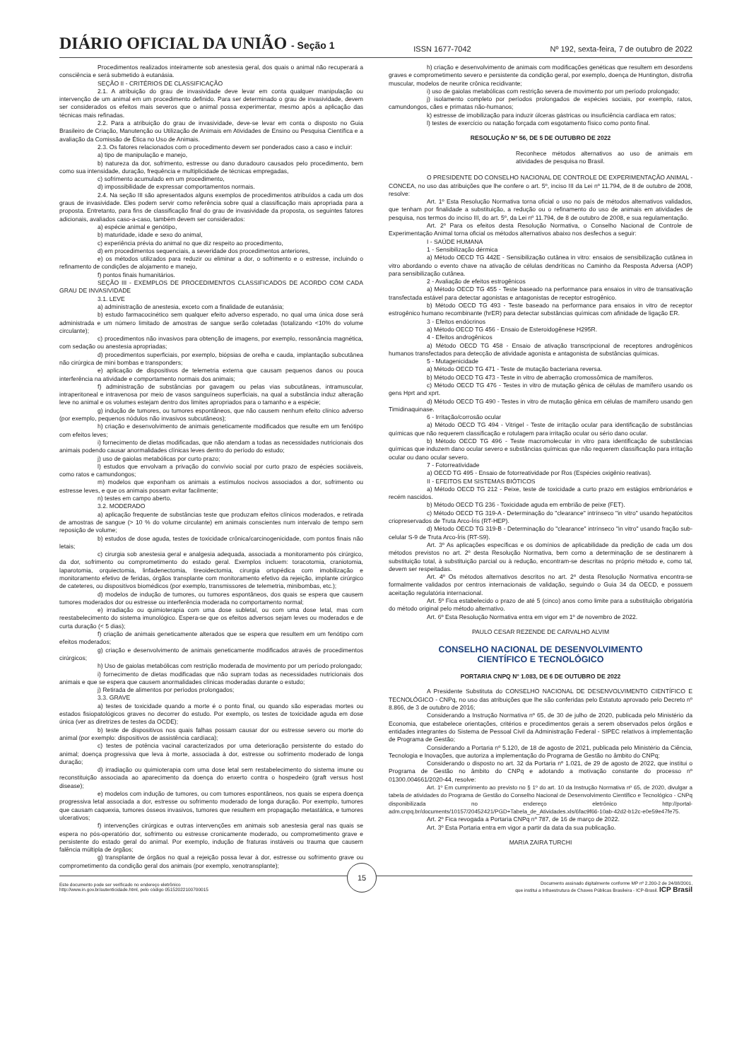DIÁRIO OFICIAL DA UNIÃO - Seção 1
ISSN 1677-7042 Nº 192, sexta-feira, 7 de outubro de 2022
Procedimentos realizados inteiramente sob anestesia geral, dos quais o animal não recuperará a consciência e será submetido à eutanásia.
SEÇÃO II - CRITÉRIOS DE CLASSIFICAÇÃO
2.1. A atribuição do grau de invasividade deve levar em conta qualquer manipulação ou intervenção de um animal em um procedimento definido. Para ser determinado o grau de invasividade, devem ser considerados os efeitos mais severos que o animal possa experimentar, mesmo após a aplicação das técnicas mais refinadas.
2.2. Para a atribuição do grau de invasividade, deve-se levar em conta o disposto no Guia Brasileiro de Criação, Manutenção ou Utilização de Animais em Atividades de Ensino ou Pesquisa Científica e a avaliação da Comissão de Ética no Uso de Animais.
2.3. Os fatores relacionados com o procedimento devem ser ponderados caso a caso e incluir:
a) tipo de manipulação e manejo,
b) natureza da dor, sofrimento, estresse ou dano duradouro causados pelo procedimento, bem como sua intensidade, duração, frequência e multiplicidade de técnicas empregadas,
c) sofrimento acumulado em um procedimento,
d) impossibilidade de expressar comportamentos normais.
2.4. Na seção III são apresentados alguns exemplos de procedimentos atribuídos a cada um dos graus de invasividade. Eles podem servir como referência sobre qual a classificação mais apropriada para a proposta. Entretanto, para fins de classificação final do grau de invasividade da proposta, os seguintes fatores adicionais, avaliados caso-a-caso, também devem ser considerados:
a) espécie animal e genótipo,
b) maturidade, idade e sexo do animal,
c) experiência prévia do animal no que diz respeito ao procedimento,
d) em procedimentos sequenciais, a severidade dos procedimentos anteriores,
e) os métodos utilizados para reduzir ou eliminar a dor, o sofrimento e o estresse, incluindo o refinamento de condições de alojamento e manejo,
f) pontos finais humanitários.
SEÇÃO III - EXEMPLOS DE PROCEDIMENTOS CLASSIFICADOS DE ACORDO COM CADA GRAU DE INVASIVIDADE
3.1. LEVE
a) administração de anestesia, exceto com a finalidade de eutanásia;
b) estudo farmacocinético sem qualquer efeito adverso esperado, no qual uma única dose será administrada e um número limitado de amostras de sangue serão coletadas (totalizando <10% do volume circulante);
c) procedimentos não invasivos para obtenção de imagens, por exemplo, ressonância magnética, com sedação ou anestesia apropriadas;
d) procedimentos superficiais, por exemplo, biópsias de orelha e cauda, implantação subcutânea não cirúrgica de mini bombas e transponders;
e) aplicação de dispositivos de telemetria externa que causam pequenos danos ou pouca interferência na atividade e comportamento normais dos animais;
f) administração de substâncias por gavagem ou pelas vias subcutâneas, intramuscular, intraperitoneal e intravenosa por meio de vasos sanguíneos superficiais, na qual a substância induz alteração leve no animal e os volumes estejam dentro dos limites apropriados para o tamanho e a espécie;
g) indução de tumores, ou tumores espontâneos, que não causem nenhum efeito clínico adverso (por exemplo, pequenos nódulos não invasivos subcutâneos);
h) criação e desenvolvimento de animais geneticamente modificados que resulte em um fenótipo com efeitos leves;
i) fornecimento de dietas modificadas, que não atendam a todas as necessidades nutricionais dos animais podendo causar anormalidades clínicas leves dentro do período do estudo;
j) uso de gaiolas metabólicas por curto prazo;
l) estudos que envolvam a privação do convívio social por curto prazo de espécies sociáveis, como ratos e camundongos;
m) modelos que exponham os animais a estímulos nocivos associados a dor, sofrimento ou estresse leves, e que os animais possam evitar facilmente;
n) testes em campo aberto.
3.2. MODERADO
a) aplicação frequente de substâncias teste que produzam efeitos clínicos moderados, e retirada de amostras de sangue (> 10 % do volume circulante) em animais conscientes num intervalo de tempo sem reposição de volume;
b) estudos de dose aguda, testes de toxicidade crônica/carcinogenicidade, com pontos finais não letais;
c) cirurgia sob anestesia geral e analgesia adequada, associada a monitoramento pós cirúrgico, da dor, sofrimento ou comprometimento do estado geral. Exemplos incluem: toracotomia, craniotomia, laparotomia, orquiectomia, linfadenectomia, tireoidectomia, cirurgia ortopédica com imobilização e monitoramento efetivo de feridas, órgãos transplante com monitoramento efetivo da rejeição, implante cirúrgico de cateteres, ou dispositivos biomédicos (por exemplo, transmissores de telemetria, minibombas, etc.);
d) modelos de indução de tumores, ou tumores espontâneos, dos quais se espera que causem tumores moderados dor ou estresse ou interferência moderada no comportamento normal;
e) irradiação ou quimioterapia com uma dose subletal, ou com uma dose letal, mas com reestabelecimento do sistema imunológico. Espera-se que os efeitos adversos sejam leves ou moderados e de curta duração (< 5 dias);
f) criação de animais geneticamente alterados que se espera que resultem em um fenótipo com efeitos moderados;
g) criação e desenvolvimento de animais geneticamente modificados através de procedimentos cirúrgicos;
h) Uso de gaiolas metabólicas com restrição moderada de movimento por um período prolongado;
i) fornecimento de dietas modificadas que não supram todas as necessidades nutricionais dos animais e que se espera que causem anormalidades clínicas moderadas durante o estudo;
j) Retirada de alimentos por períodos prolongados;
3.3. GRAVE
a) testes de toxicidade quando a morte é o ponto final, ou quando são esperadas mortes ou estados fisiopatológicos graves no decorrer do estudo. Por exemplo, os testes de toxicidade aguda em dose única (ver as diretrizes de testes da OCDE);
b) teste de dispositivos nos quais falhas possam causar dor ou estresse severo ou morte do animal (por exemplo: dispositivos de assistência cardíaca);
c) testes de potência vacinal caracterizados por uma deterioração persistente do estado do animal; doença progressiva que leva à morte, associada à dor, estresse ou sofrimento moderado de longa duração;
d) irradiação ou quimioterapia com uma dose letal sem restabelecimento do sistema imune ou reconstituição associada ao aparecimento da doença do enxerto contra o hospedeiro (graft versus host disease);
e) modelos com indução de tumores, ou com tumores espontâneos, nos quais se espera doença progressiva letal associada a dor, estresse ou sofrimento moderado de longa duração. Por exemplo, tumores que causam caquexia, tumores ósseos invasivos, tumores que resultem em propagação metastática, e tumores ulcerativos;
f) intervenções cirúrgicas e outras intervenções em animais sob anestesia geral nas quais se espera no pós-operatório dor, sofrimento ou estresse cronicamente moderado, ou comprometimento grave e persistente do estado geral do animal. Por exemplo, indução de fraturas instáveis ou trauma que causem falência múltipla de órgãos;
g) transplante de órgãos no qual a rejeição possa levar à dor, estresse ou sofrimento grave ou comprometimento da condição geral dos animais (por exemplo, xenotransplante);
h) criação e desenvolvimento de animais com modificações genéticas que resultem em desordens graves e comprometimento severo e persistente da condição geral, por exemplo, doença de Huntington, distrofia muscular, modelos de neurite crônica recidivante;
i) uso de gaiolas metabólicas com restrição severa de movimento por um período prolongado;
j) isolamento completo por períodos prolongados de espécies sociais, por exemplo, ratos, camundongos, cães e primatas não-humanos;
k) estresse de imobilização para induzir úlceras gástricas ou insuficiência cardíaca em ratos;
l) testes de exercício ou natação forçada com esgotamento físico como ponto final.
RESOLUÇÃO Nº 56, DE 5 DE OUTUBRO DE 2022
Reconhece métodos alternativos ao uso de animais em atividades de pesquisa no Brasil.
O PRESIDENTE DO CONSELHO NACIONAL DE CONTROLE DE EXPERIMENTAÇÃO ANIMAL - CONCEA, no uso das atribuições que lhe confere o art. 5º, inciso III da Lei nº 11.794, de 8 de outubro de 2008, resolve:
Art. 1º Esta Resolução Normativa torna oficial o uso no país de métodos alternativos validados, que tenham por finalidade a substituição, a redução ou o refinamento do uso de animais em atividades de pesquisa, nos termos do inciso III, do art. 5º, da Lei nº 11.794, de 8 de outubro de 2008, e sua regulamentação.
Art. 2º Para os efeitos desta Resolução Normativa, o Conselho Nacional de Controle de Experimentação Animal torna oficial os métodos alternativos abaixo nos desfechos a seguir:
I - SAÚDE HUMANA
1 - Sensibilização dérmica
a) Método OECD TG 442E - Sensibilização cutânea in vitro: ensaios de sensibilização cutânea in vitro abordando o evento chave na ativação de células dendríticas no Caminho da Resposta Adversa (AOP) para sensibilização cutânea.
2 - Avaliação de efeitos estrogênicos
a) Método OECD TG 455 - Teste baseado na performance para ensaios in vitro de transativação transfectada estável para detectar agonistas e antagonistas de receptor estrogênico.
b) Método OECD TG 493 - Teste baseado na performance para ensaios in vitro de receptor estrogênico humano recombinante (hrER) para detectar substâncias químicas com afinidade de ligação ER.
3 - Efeitos endócrinos
a) Método OECD TG 456 - Ensaio de Esteroidogênese H295R.
4 - Efeitos androgênicos
a) Método OECD TG 458 - Ensaio de ativação transcripcional de receptores androgênicos humanos transfectados para detecção de atividade agonista e antagonista de substâncias químicas.
5 - Mutagenicidade
a) Método OECD TG 471 - Teste de mutação bacteriana reversa.
b) Método OECD TG 473 - Teste in vitro de aberração cromossômica de mamíferos.
c) Método OECD TG 476 - Testes in vitro de mutação gênica de células de mamífero usando os gens Hprt and xprt.
d) Método OECD TG 490 - Testes in vitro de mutação gênica em células de mamífero usando gen Timidinaquinase.
6 - Irritação/corrosão ocular
a) Método OECD TG 494 - Vitrigel - Teste de irritação ocular para identificação de substâncias químicas que não requerem classificação e rotulagem para irritação ocular ou sério dano ocular.
b) Método OECD TG 496 - Teste macromolecular in vitro para identificação de substâncias químicas que induzem dano ocular severo e substâncias químicas que não requerem classificação para irritação ocular ou dano ocular severo.
7 - Fotorreatividade
a) OECD TG 495 - Ensaio de fotorreatividade por Ros (Espécies oxigênio reativas).
II - EFEITOS EM SISTEMAS BIÓTICOS
a) Método OECD TG 212 - Peixe, teste de toxicidade a curto prazo em estágios embrionários e recém nascidos.
b) Método OECD TG 236 - Toxicidade aguda em embrião de peixe (FET).
c) Método OECD TG 319-A - Determinação do "clearance" intrínseco "in vitro" usando hepatócitos criopreservados de Truta Arco-Íris (RT-HEP).
d) Método OECD TG 319-B - Determinação do "clearance" intrínseco "in vitro" usando fração sub-celular S-9 de Truta Arco-Íris (RT-S9).
Art. 3º As aplicações específicas e os domínios de aplicabilidade da predição de cada um dos métodos previstos no art. 2º desta Resolução Normativa, bem como a determinação de se destinarem à substituição total, à substituição parcial ou à redução, encontram-se descritas no próprio método e, como tal, devem ser respeitadas.
Art. 4º Os métodos alternativos descritos no art. 2º desta Resolução Normativa encontra-se formalmente validados por centros internacionais de validação, seguindo o Guia 34 da OECD, e possuem aceitação regulatória internacional.
Art. 5º Fica estabelecido o prazo de até 5 (cinco) anos como limite para a substituição obrigatória do método original pelo método alternativo.
Art. 6º Esta Resolução Normativa entra em vigor em 1º de novembro de 2022.
PAULO CESAR REZENDE DE CARVALHO ALVIM
CONSELHO NACIONAL DE DESENVOLVIMENTO
CIENTÍFICO E TECNOLÓGICO
PORTARIA CNPQ Nº 1.083, DE 6 DE OUTUBRO DE 2022
A Presidente Substituta do CONSELHO NACIONAL DE DESENVOLVIMENTO CIENTÍFICO E TECNOLÓGICO - CNPq, no uso das atribuições que lhe são conferidas pelo Estatuto aprovado pelo Decreto nº 8.866, de 3 de outubro de 2016;
Considerando a Instrução Normativa nº 65, de 30 de julho de 2020, publicada pelo Ministério da Economia, que estabelece orientações, critérios e procedimentos gerais a serem observados pelos órgãos e entidades integrantes do Sistema de Pessoal Civil da Administração Federal - SIPEC relativos à implementação de Programa de Gestão;
Considerando a Portaria nº 5.120, de 18 de agosto de 2021, publicada pelo Ministério da Ciência, Tecnologia e Inovações, que autoriza a implementação do Programa de Gestão no âmbito do CNPq;
Considerando o disposto no art. 32 da Portaria nº 1.021, de 29 de agosto de 2022, que institui o Programa de Gestão no âmbito do CNPq e adotando a motivação constante do processo nº 01300.004661/2020-44, resolve:
Art. 1º Em cumprimento ao previsto no § 1º do art. 10 da Instrução Normativa nº 65, de 2020, divulgar a tabela de atividades do Programa de Gestão do Conselho Nacional de Desenvolvimento Científico e Tecnológico - CNPq disponibilizada no endereço eletrônico http://portal-adm.cnpq.br/documents/10157/20452421/PGD+Tabela_de_Atividades.xls/6fac9f66-10ab-42d2-b12c-e0e59e47fe75.
Art. 2º Fica revogada a Portaria CNPq nº 787, de 16 de março de 2022.
Art. 3º Esta Portaria entra em vigor a partir da data da sua publicação.
MARIA ZAIRA TURCHI
Este documento pode ser verificado no endereço eletrônico
http://www.in.gov.br/autenticidade.html, pelo código 05152022100700015
15
Documento assinado digitalmente conforme MP nº 2.200-2 de 24/08/2001,
que institui a Infraestrutura de Chaves Públicas Brasileira - ICP-Brasil. ICP Brasil